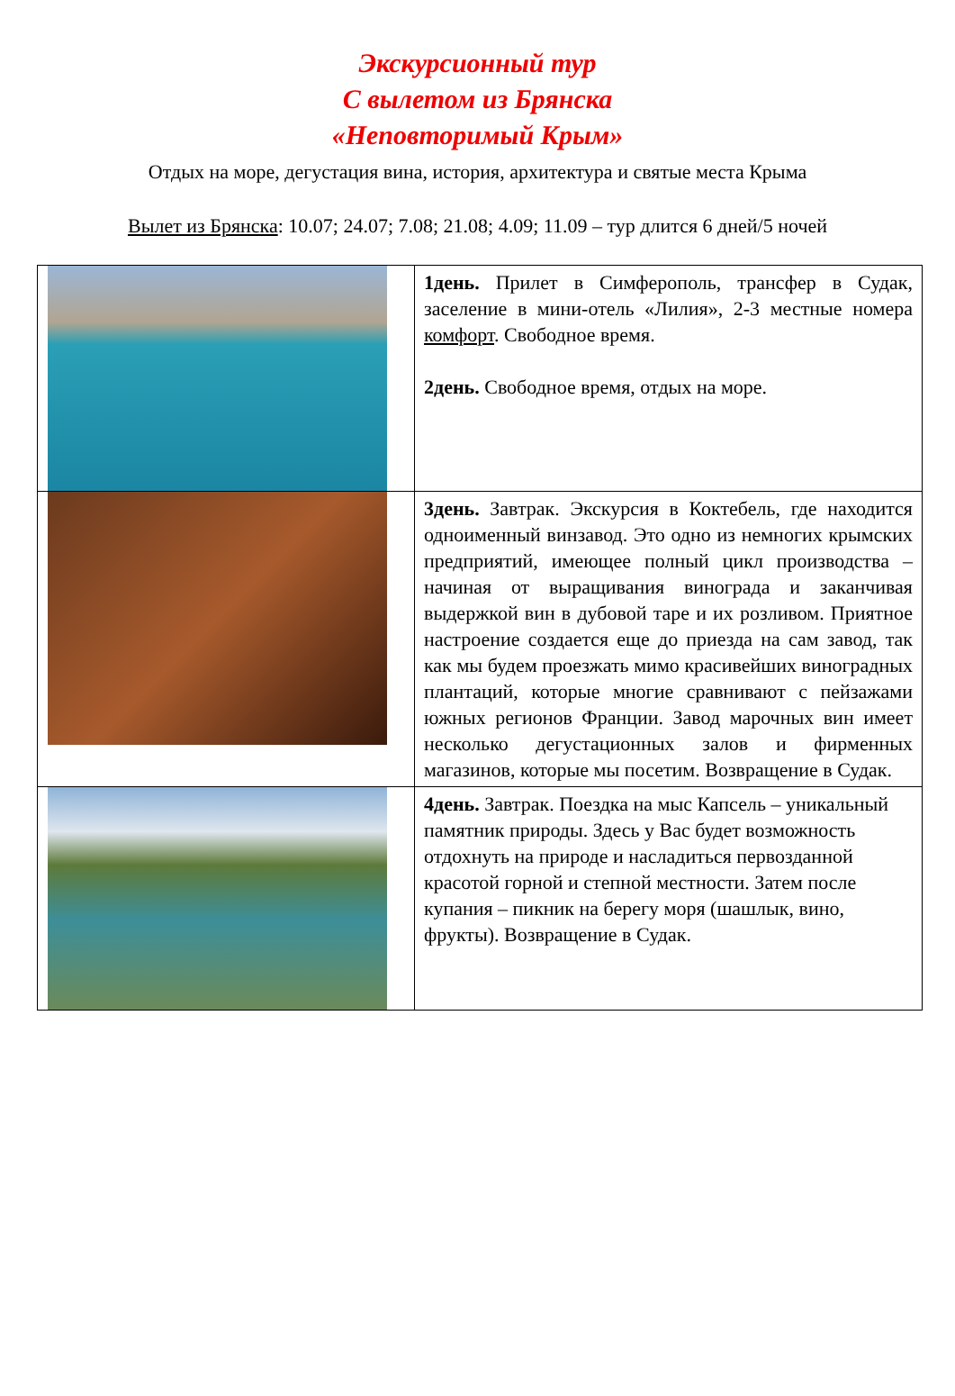Экскурсионный тур
С вылетом из Брянска
«Неповторимый Крым»
Отдых на море, дегустация вина, история, архитектура и святые места Крыма
Вылет из Брянска: 10.07; 24.07; 7.08; 21.08; 4.09; 11.09 – тур длится 6 дней/5 ночей
| | 1день. Прилет в Симферополь, трансфер в Судак, заселение в мини-отель «Лилия», 2-3 местные номера комфорт . Свободное время. 2день. Свободное время, отдых на море. |
| | 3день. Завтрак. Экскурсия в Коктебель, где находится одноименный винзавод. Это одно из немногих крымских предприятий, имеющее полный цикл производства – начиная от выращивания винограда и заканчивая выдержкой вин в дубовой таре и их розливом. Приятное настроение создается еще до приезда на сам завод, так как мы будем проезжать мимо красивейших виноградных плантаций, которые многие сравнивают с пейзажами южных регионов Франции. Завод марочных вин имеет несколько дегустационных залов и фирменных магазинов, которые мы посетим. Возвращение в Судак. |
| | 4день. Завтрак. Поездка на мыс Капсель – уникальный памятник природы. Здесь у Вас будет возможность отдохнуть на природе и насладиться первозданной красотой горной и степной местности. Затем после купания – пикник на берегу моря (шашлык, вино, фрукты). Возвращение в Судак. |